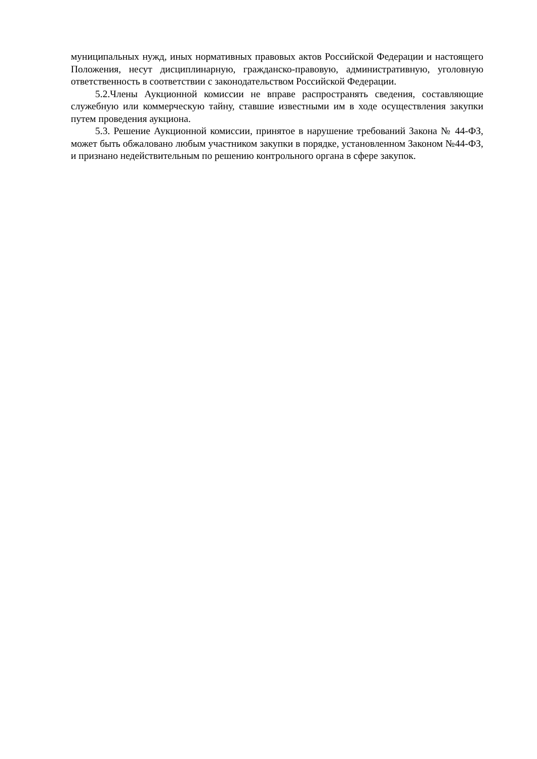муниципальных нужд, иных нормативных правовых актов Российской Федерации и настоящего Положения, несут дисциплинарную, гражданско-правовую, административную, уголовную ответственность в соответствии с законодательством Российской Федерации.
5.2.Члены Аукционной комиссии не вправе распространять сведения, составляющие служебную или коммерческую тайну, ставшие известными им в ходе осуществления закупки путем проведения аукциона.
5.3. Решение Аукционной комиссии, принятое в нарушение требований Закона № 44-ФЗ, может быть обжаловано любым участником закупки в порядке, установленном Законом №44-ФЗ, и признано недействительным по решению контрольного органа в сфере закупок.